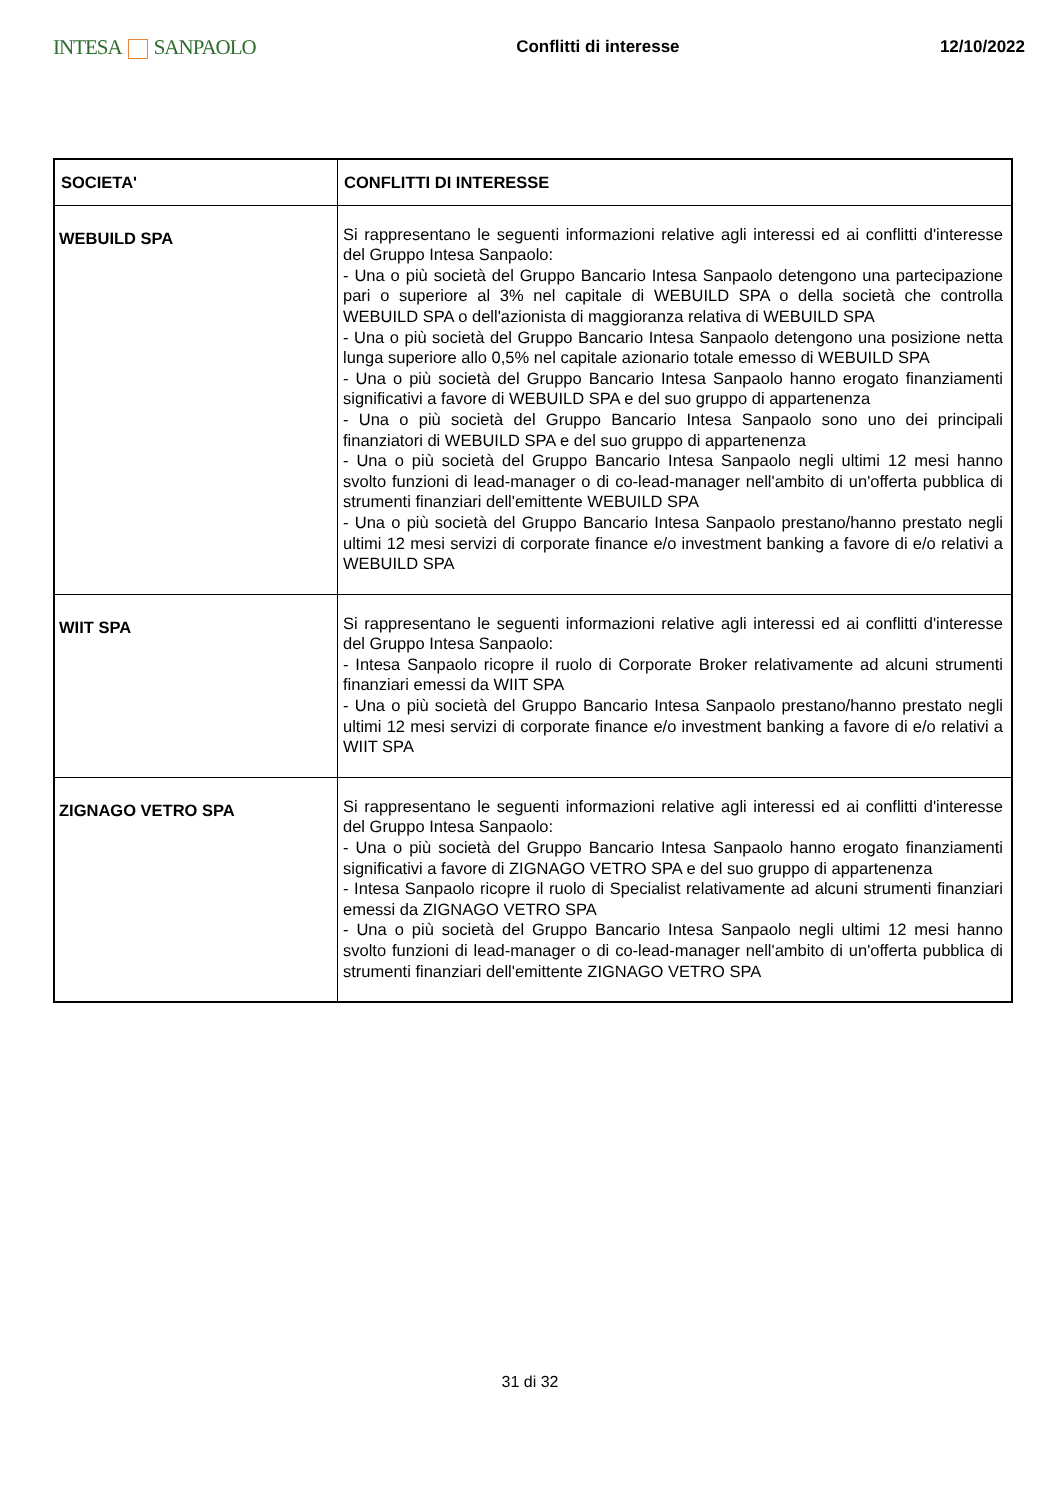INTESA SANPAOLO
Conflitti di interesse 12/10/2022
| SOCIETA' | CONFLITTI DI INTERESSE |
| --- | --- |
| WEBUILD SPA | Si rappresentano le seguenti informazioni relative agli interessi ed ai conflitti d'interesse del Gruppo Intesa Sanpaolo: - Una o più società del Gruppo Bancario Intesa Sanpaolo detengono una partecipazione pari o superiore al 3% nel capitale di WEBUILD SPA o della società che controlla WEBUILD SPA o dell'azionista di maggioranza relativa di WEBUILD SPA - Una o più società del Gruppo Bancario Intesa Sanpaolo detengono una posizione netta lunga superiore allo 0,5% nel capitale azionario totale emesso di WEBUILD SPA - Una o più società del Gruppo Bancario Intesa Sanpaolo hanno erogato finanziamenti significativi a favore di WEBUILD SPA e del suo gruppo di appartenenza - Una o più società del Gruppo Bancario Intesa Sanpaolo sono uno dei principali finanziatori di WEBUILD SPA e del suo gruppo di appartenenza - Una o più società del Gruppo Bancario Intesa Sanpaolo negli ultimi 12 mesi hanno svolto funzioni di lead-manager o di co-lead-manager nell'ambito di un'offerta pubblica di strumenti finanziari dell'emittente WEBUILD SPA - Una o più società del Gruppo Bancario Intesa Sanpaolo prestano/hanno prestato negli ultimi 12 mesi servizi di corporate finance e/o investment banking a favore di e/o relativi a WEBUILD SPA |
| WIIT SPA | Si rappresentano le seguenti informazioni relative agli interessi ed ai conflitti d'interesse del Gruppo Intesa Sanpaolo: - Intesa Sanpaolo ricopre il ruolo di Corporate Broker relativamente ad alcuni strumenti finanziari emessi da WIIT SPA - Una o più società del Gruppo Bancario Intesa Sanpaolo prestano/hanno prestato negli ultimi 12 mesi servizi di corporate finance e/o investment banking a favore di e/o relativi a WIIT SPA |
| ZIGNAGO VETRO SPA | Si rappresentano le seguenti informazioni relative agli interessi ed ai conflitti d'interesse del Gruppo Intesa Sanpaolo: - Una o più società del Gruppo Bancario Intesa Sanpaolo hanno erogato finanziamenti significativi a favore di ZIGNAGO VETRO SPA e del suo gruppo di appartenenza - Intesa Sanpaolo ricopre il ruolo di Specialist relativamente ad alcuni strumenti finanziari emessi da ZIGNAGO VETRO SPA - Una o più società del Gruppo Bancario Intesa Sanpaolo negli ultimi 12 mesi hanno svolto funzioni di lead-manager o di co-lead-manager nell'ambito di un'offerta pubblica di strumenti finanziari dell'emittente ZIGNAGO VETRO SPA |
31 di 32